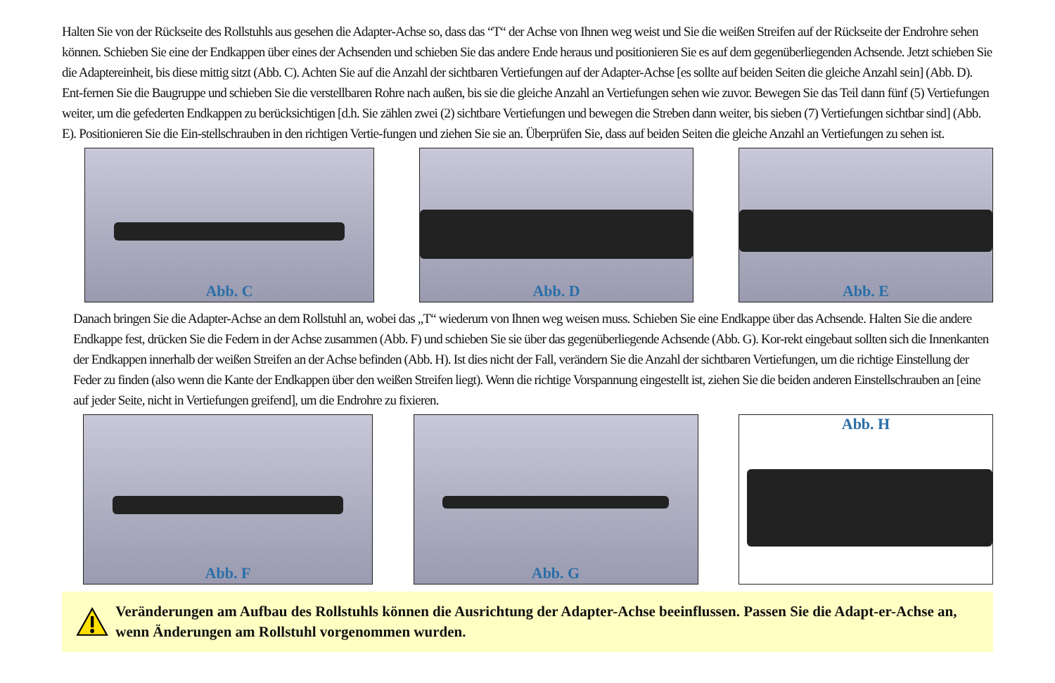Halten Sie von der Rückseite des Rollstuhls aus gesehen die Adapter-Achse so, dass das “T“ der Achse von Ihnen weg weist und Sie die weißen Streifen auf der Rückseite der Endrohre sehen können. Schieben Sie eine der Endkappen über eines der Achsenden und schieben Sie das andere Ende heraus und positionieren Sie es auf dem gegenüberliegenden Achsende. Jetzt schieben Sie die Adaptereinheit, bis diese mittig sitzt (Abb. C). Achten Sie auf die Anzahl der sichtbaren Vertiefungen auf der Adapter-Achse [es sollte auf beiden Seiten die gleiche Anzahl sein] (Abb. D). Ent-fernen Sie die Baugruppe und schieben Sie die verstellbaren Rohre nach außen, bis sie die gleiche Anzahl an Vertiefungen sehen wie zuvor. Bewegen Sie das Teil dann fünf (5) Vertiefungen weiter, um die gefederten Endkappen zu berücksichtigen [d.h. Sie zählen zwei (2) sichtbare Vertiefungen und bewegen die Streben dann weiter, bis sieben (7) Vertiefungen sichtbar sind] (Abb. E). Positionieren Sie die Ein-stellschrauben in den richtigen Vertie-fungen und ziehen Sie sie an. Überprüfen Sie, dass auf beiden Seiten die gleiche Anzahl an Vertiefungen zu sehen ist.
Abb. C Abb. D Abb. E
Danach bringen Sie die Adapter-Achse an dem Rollstuhl an, wobei das „T“ wiederum von Ihnen weg weisen muss. Schieben Sie eine Endkappe über das Achsende. Halten Sie die andere Endkappe fest, drücken Sie die Federn in der Achse zusammen (Abb. F) und schieben Sie sie über das gegenüberliegende Achsende (Abb. G). Kor-rekt eingebaut sollten sich die Innenkanten der Endkappen innerhalb der weißen Streifen an der Achse befinden (Abb. H). Ist dies nicht der Fall, verändern Sie die Anzahl der sichtbaren Vertiefungen, um die richtige Einstellung der Feder zu finden (also wenn die Kante der Endkappen über den weißen Streifen liegt). Wenn die richtige Vorspannung eingestellt ist, ziehen Sie die beiden anderen Einstellschrauben an [eine auf jeder Seite, nicht in Vertiefungen greifend], um die Endrohre zu fixieren.
Abb. F Abb. G Abb. H
Veränderungen am Aufbau des Rollstuhls können die Ausrichtung der Adapter-Achse beeinflussen. Passen Sie die Adapt-er-Achse an, wenn Änderungen am Rollstuhl vorgenommen wurden.